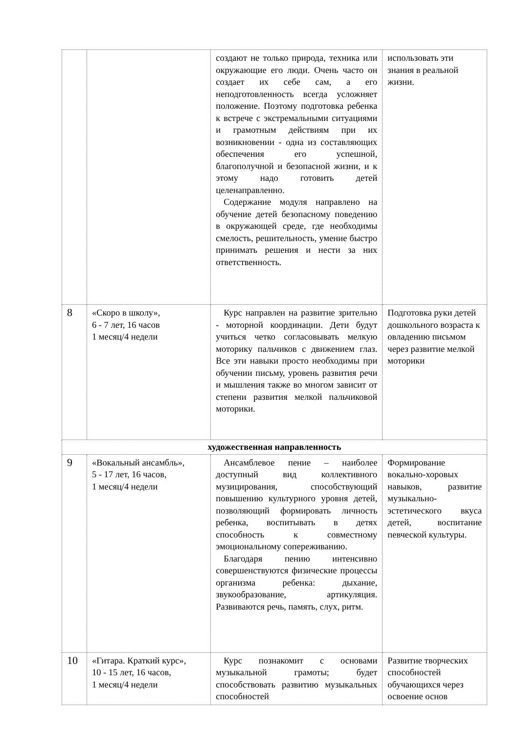| | | создают не только природа, техника или окружающие его люди. Очень часто он создает их себе сам, а его неподготовленность всегда усложняет положение. Поэтому подготовка ребенка к встрече с экстремальными ситуациями и грамотным действиям при их возникновении - одна из составляющих обеспечения его успешной, благополучной и безопасной жизни, и к этому надо готовить детей целенаправленно. Содержание модуля направлено на обучение детей безопасному поведению в окружающей среде, где необходимы смелость, решительность, умение быстро принимать решения и нести за них ответственность. | использовать эти знания в реальной жизни. |
| 8 | «Скоро в школу», 6 - 7 лет, 16 часов 1 месяц/4 недели | Курс направлен на развитие зрительно - моторной координации. Дети будут учиться четко согласовывать мелкую моторику пальчиков с движением глаз. Все эти навыки просто необходимы при обучении письму, уровень развития речи и мышления также во многом зависит от степени развития мелкой пальчиковой моторики. | Подготовка руки детей дошкольного возраста к овладению письмом через развитие мелкой моторики |
| художественная направленность | | | |
| 9 | «Вокальный ансамбль», 5 - 17 лет, 16 часов, 1 месяц/4 недели | Ансамблевое пение – наиболее доступный вид коллективного музицирования, способствующий повышению культурного уровня детей, позволяющий формировать личность ребенка, воспитывать в детях способность к совместному эмоциональному сопереживанию. Благодаря пению интенсивно совершенствуются физические процессы организма ребенка: дыхание, звукообразование, артикуляция. Развиваются речь, память, слух, ритм. | Формирование вокально-хоровых навыков, развитие музыкально-эстетического вкуса детей, воспитание певческой культуры. |
| 10 | «Гитара. Краткий курс», 10 - 15 лет, 16 часов, 1 месяц/4 недели | Курс познакомит с основами музыкальной грамоты; будет способствовать развитию музыкальных способностей | Развитие творческих способностей обучающихся через освоение основ |